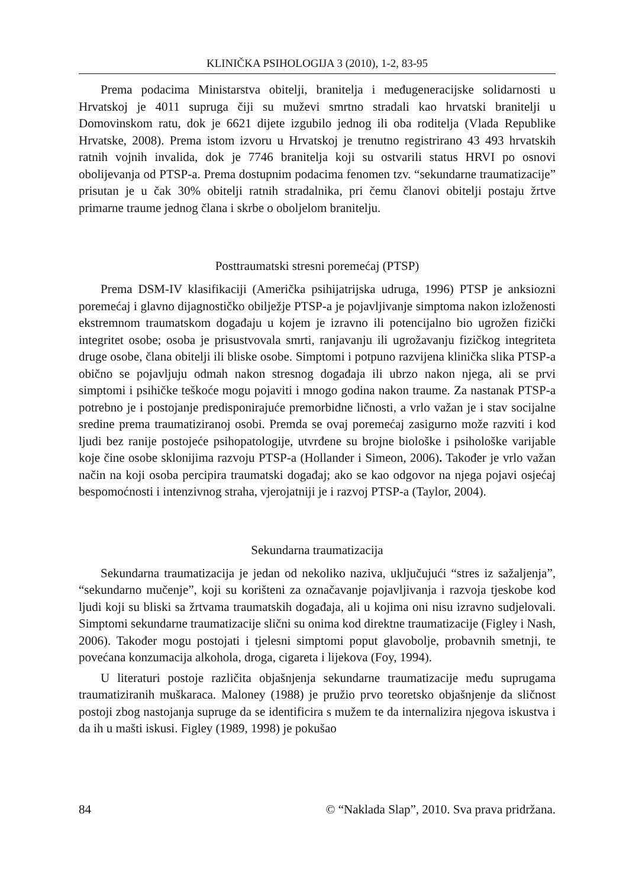KLINIČKA PSIHOLOGIJA 3 (2010), 1-2, 83-95
Prema podacima Ministarstva obitelji, branitelja i međugeneracijske solidarnosti u Hrvatskoj je 4011 supruga čiji su muževi smrtno stradali kao hrvatski branitelji u Domovinskom ratu, dok je 6621 dijete izgubilo jednog ili oba roditelja (Vlada Republike Hrvatske, 2008). Prema istom izvoru u Hrvatskoj je trenutno registrirano 43 493 hrvatskih ratnih vojnih invalida, dok je 7746 branitelja koji su ostvarili status HRVI po osnovi obolijevanja od PTSP-a. Prema dostupnim podacima fenomen tzv. “sekundarne traumatizacije” prisutan je u čak 30% obitelji ratnih stradalnika, pri čemu članovi obitelji postaju žrtve primarne traume jednog člana i skrbe o oboljelom branitelju.
Posttraumatski stresni poremećaj (PTSP)
Prema DSM-IV klasifikaciji (Američka psihijatrijska udruga, 1996) PTSP je anksiozni poremećaj i glavno dijagnostičko obilježje PTSP-a je pojavljivanje simptoma nakon izloženosti ekstremnom traumatskom događaju u kojem je izravno ili potencijalno bio ugrožen fizički integritet osobe; osoba je prisustvovala smrti, ranjavanju ili ugrožavanju fizičkog integriteta druge osobe, člana obitelji ili bliske osobe. Simptomi i potpuno razvijena klinička slika PTSP-a obično se pojavljuju odmah nakon stresnog događaja ili ubrzo nakon njega, ali se prvi simptomi i psihičke teškoće mogu pojaviti i mnogo godina nakon traume. Za nastanak PTSP-a potrebno je i postojanje predisponirajuće premorbidne ličnosti, a vrlo važan je i stav socijalne sredine prema traumatiziranoj osobi. Premda se ovaj poremećaj zasigurno može razviti i kod ljudi bez ranije postojeće psihopatologije, utvrđene su brojne biološke i psihološke varijable koje čine osobe sklonijima razvoju PTSP-a (Hollander i Simeon, 2006). Također je vrlo važan način na koji osoba percipira traumatski događaj; ako se kao odgovor na njega pojavi osjećaj bespomoćnosti i intenzivnog straha, vjerojatniji je i razvoj PTSP-a (Taylor, 2004).
Sekundarna traumatizacija
Sekundarna traumatizacija je jedan od nekoliko naziva, uključujući “stres iz sažaljenja”, “sekundarno mučenje”, koji su korišteni za označavanje pojavljivanja i razvoja tjeskobe kod ljudi koji su bliski sa žrtvama traumatskih događaja, ali u kojima oni nisu izravno sudjelovali. Simptomi sekundarne traumatizacije slični su onima kod direktne traumatizacije (Figley i Nash, 2006). Također mogu postojati i tjelesni simptomi poput glavobolje, probavnih smetnji, te povećana konzumacija alkohola, droga, cigareta i lijekova (Foy, 1994).
U literaturi postoje različita objašnjenja sekundarne traumatizacije među suprugama traumatiziranih muškaraca. Maloney (1988) je pružio prvo teoretsko objašnjenje da sličnost postoji zbog nastojanja supruge da se identificira s mužem te da internalizira njegova iskustva i da ih u mašti iskusi. Figley (1989, 1998) je pokušao
84 © “Naklada Slap”, 2010. Sva prava pridržana.